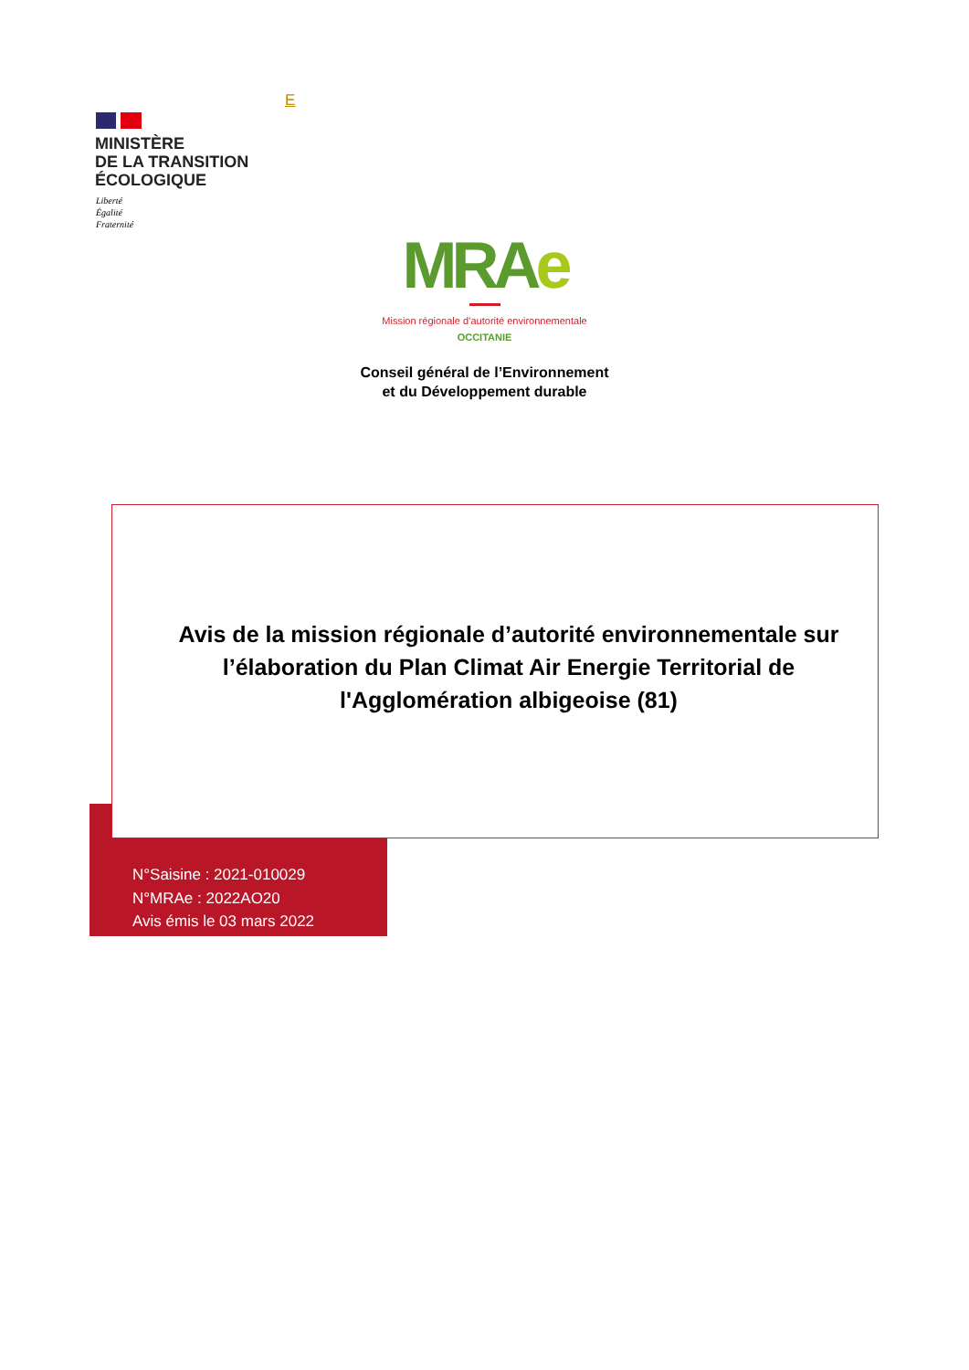MINISTÈRE
DE LA TRANSITION
ÉCOLOGIQUE
Liberté
Égalité
Fraternité
E
MRAe
Mission régionale d’autorité environnementale
OCCITANIE
Conseil général de l’Environnement
et du Développement durable
Avis de la mission régionale d’autorité environnementale sur l’élaboration du Plan Climat Air Energie Territorial de l'Agglomération albigeoise (81)
N°Saisine : 2021-010029
N°MRAe : 2022AO20
Avis émis le 03 mars 2022